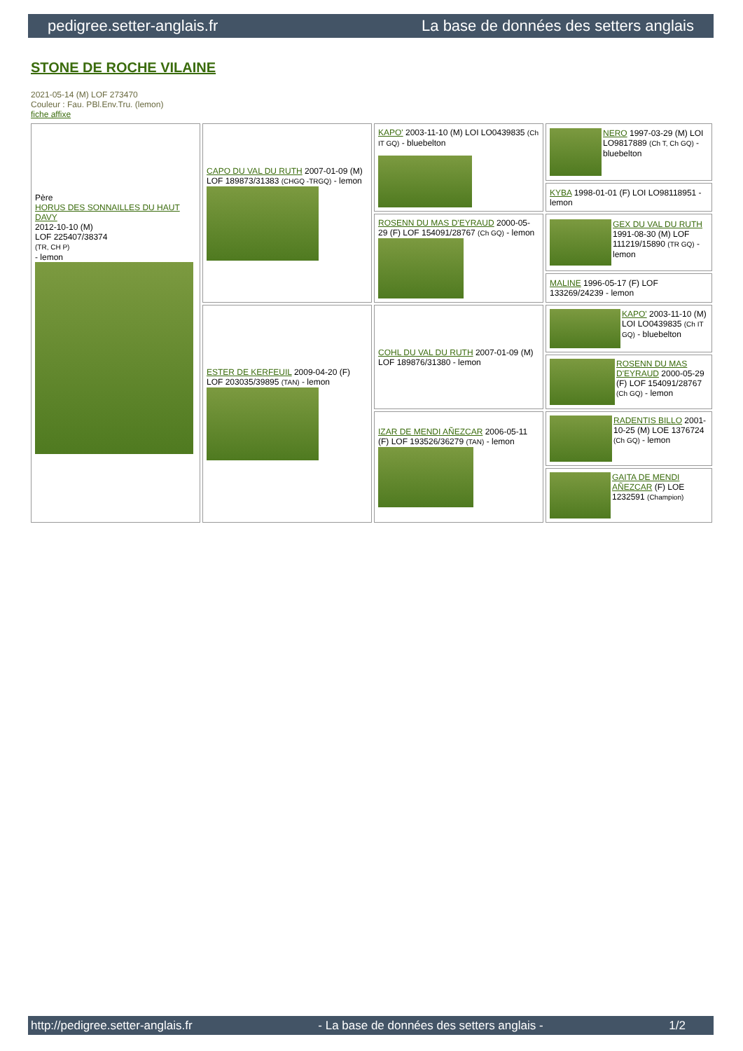pedigree.setter-anglais.fr La base de données des setters anglais
STONE DE ROCHE VILAINE
2021-05-14 (M) LOF 273470
Couleur : Fau. PBl.Env.Tru. (lemon)
fiche affixe
| Père HORUS DES SONNAILLES DU HAUT DAVY 2012-10-10 (M) LOF 225407/38374 (TR, CH P) - lemon | CAPO DU VAL DU RUTH 2007-01-09 (M) LOF 189873/31383 (CHGQ -TRGQ) - lemon | KAPO' 2003-11-10 (M) LOI LO0439835 (Ch IT GQ) - bluebelton | NERO 1997-03-29 (M) LOI LO9817889 (Ch T, Ch GQ) - bluebelton |
| | | | KYBA 1998-01-01 (F) LOI LO98118951 - lemon |
| | | ROSENN DU MAS D'EYRAUD 2000-05-29 (F) LOF 154091/28767 (Ch GQ) - lemon | GEX DU VAL DU RUTH 1991-08-30 (M) LOF 111219/15890 (TR GQ) - lemon |
| | | | MALINE 1996-05-17 (F) LOF 133269/24239 - lemon |
| | ESTER DE KERFEUIL 2009-04-20 (F) LOF 203035/39895 (TAN) - lemon | COHL DU VAL DU RUTH 2007-01-09 (M) LOF 189876/31380 - lemon | KAPO' 2003-11-10 (M) LOI LO0439835 (Ch IT GQ) - bluebelton |
| | | | ROSENN DU MAS D'EYRAUD 2000-05-29 (F) LOF 154091/28767 (Ch GQ) - lemon |
| | | IZAR DE MENDI AÑEZCAR 2006-05-11 (F) LOF 193526/36279 (TAN) - lemon | RADENTIS BILLO 2001-10-25 (M) LOE 1376724 (Ch GQ) - lemon |
| | | | GAITA DE MENDI AÑEZCAR (F) LOE 1232591 (Champion) |
http://pedigree.setter-anglais.fr - La base de données des setters anglais - 1/2